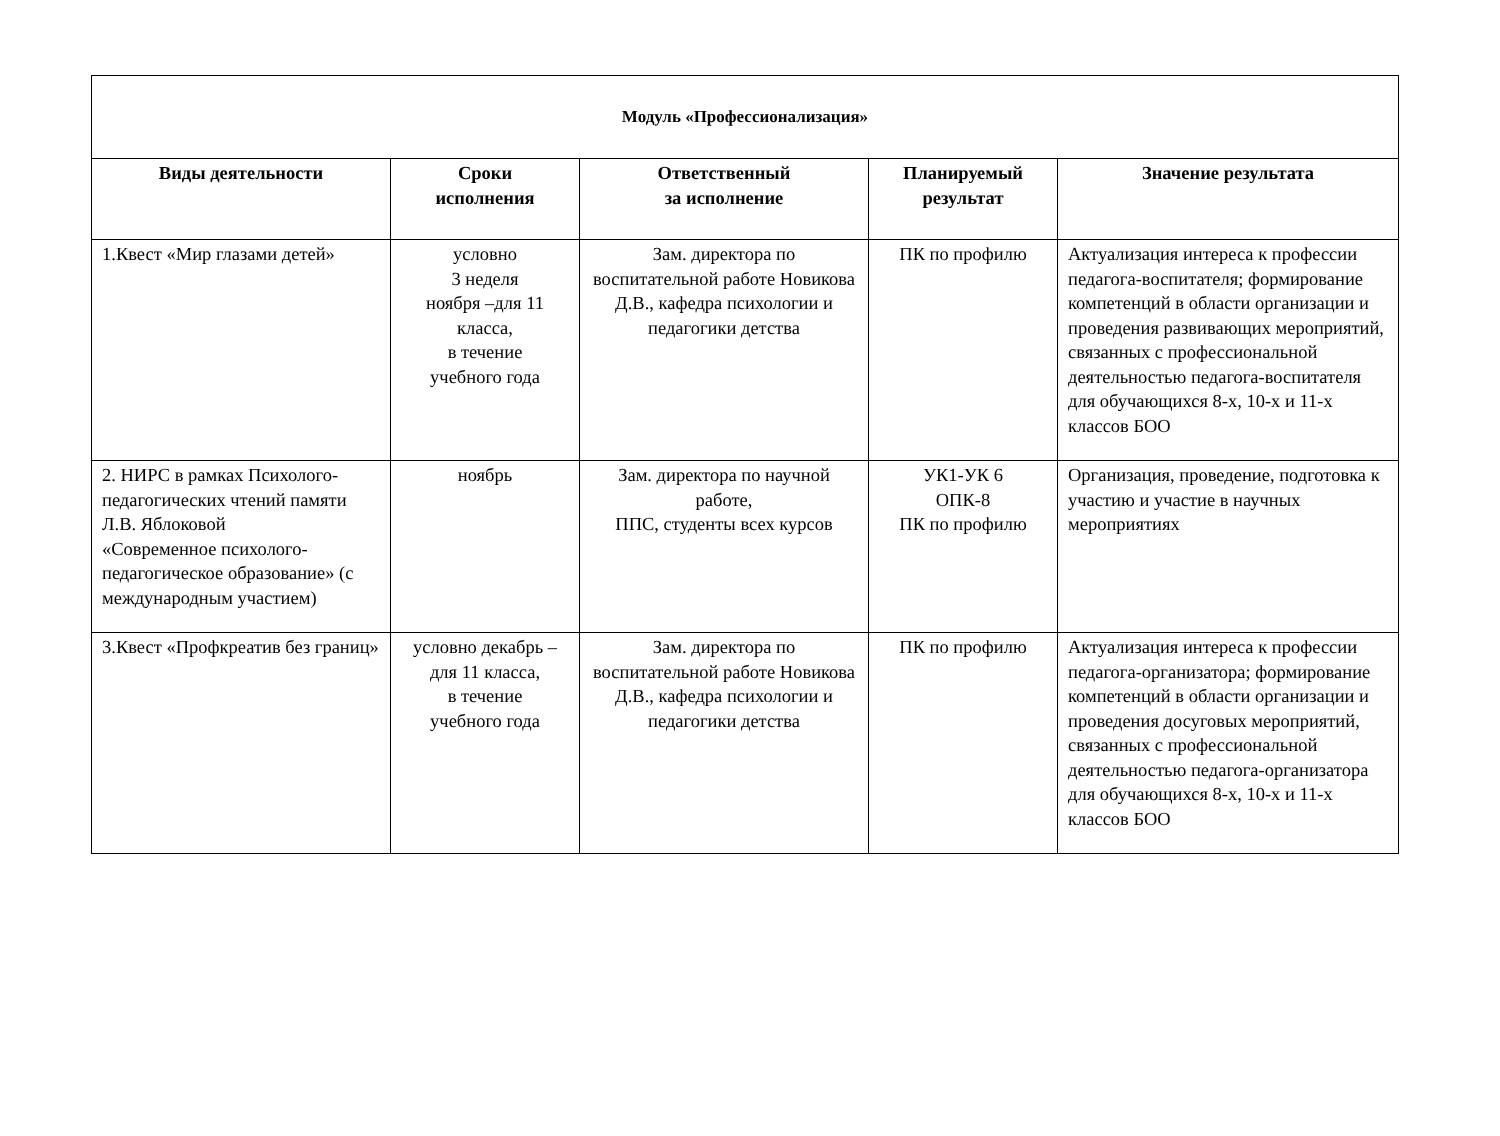| Модуль «Профессионализация» | | | | |
| --- | --- | --- | --- | --- |
| Виды деятельности | Сроки исполнения | Ответственный за исполнение | Планируемый результат | Значение результата |
| 1.Квест «Мир глазами детей» | условно 3 неделя ноября –для 11 класса, в течение учебного года | Зам. директора по воспитательной работе Новикова Д.В., кафедра психологии и педагогики детства | ПК по профилю | Актуализация интереса к профессии педагога-воспитателя; формирование компетенций в области организации и проведения развивающих мероприятий, связанных с профессиональной деятельностью педагога-воспитателя для обучающихся 8-х, 10-х и 11-х классов БОО |
| 2. НИРС в рамках Психолого-педагогических чтений памяти Л.В. Яблоковой «Современное психолого-педагогическое образование» (с международным участием) | ноябрь | Зам. директора по научной работе, ППС, студенты всех курсов | УК1-УК 6 ОПК-8 ПК по профилю | Организация, проведение, подготовка к участию и участие в научных мероприятиях |
| 3.Квест «Профкреатив без границ» | условно декабрь – для 11 класса, в течение учебного года | Зам. директора по воспитательной работе Новикова Д.В., кафедра психологии и педагогики детства | ПК по профилю | Актуализация интереса к профессии педагога-организатора; формирование компетенций в области организации и проведения досуговых мероприятий, связанных с профессиональной деятельностью педагога-организатора для обучающихся 8-х, 10-х и 11-х классов БОО |